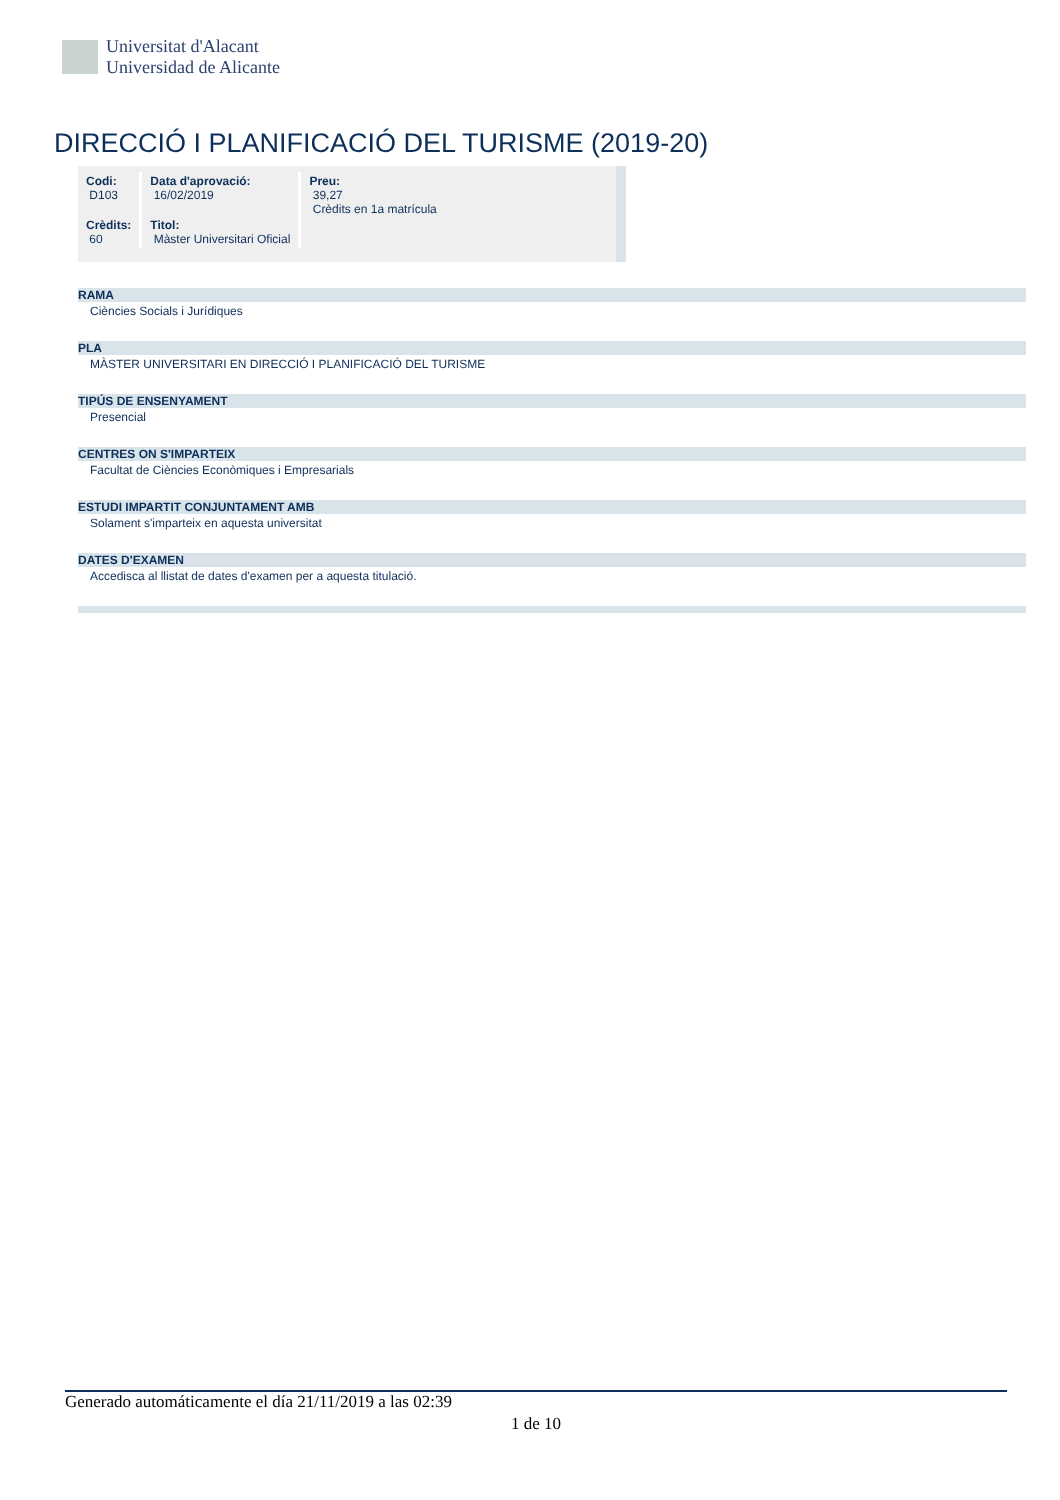Universitat d'Alacant
Universidad de Alicante
DIRECCIÓ I PLANIFICACIÓ DEL TURISME (2019-20)
| Codi: D103 | Data d'aprovació: 16/02/2019 | Preu: 39,27 Crèdits en 1a matrícula |
| Crèdits: 60 | Titol: Màster Universitari Oficial | |
RAMA
Ciències Socials i Jurídiques
PLA
MÀSTER UNIVERSITARI EN DIRECCIÓ I PLANIFICACIÓ DEL TURISME
TIPÚS DE ENSENYAMENT
Presencial
CENTRES ON S'IMPARTEIX
Facultat de Ciències Econòmiques i Empresarials
ESTUDI IMPARTIT CONJUNTAMENT AMB
Solament s'imparteix en aquesta universitat
DATES D'EXAMEN
Accedisca al llistat de dates d'examen per a aquesta titulació.
Generado automáticamente el día 21/11/2019 a las 02:39
1 de 10